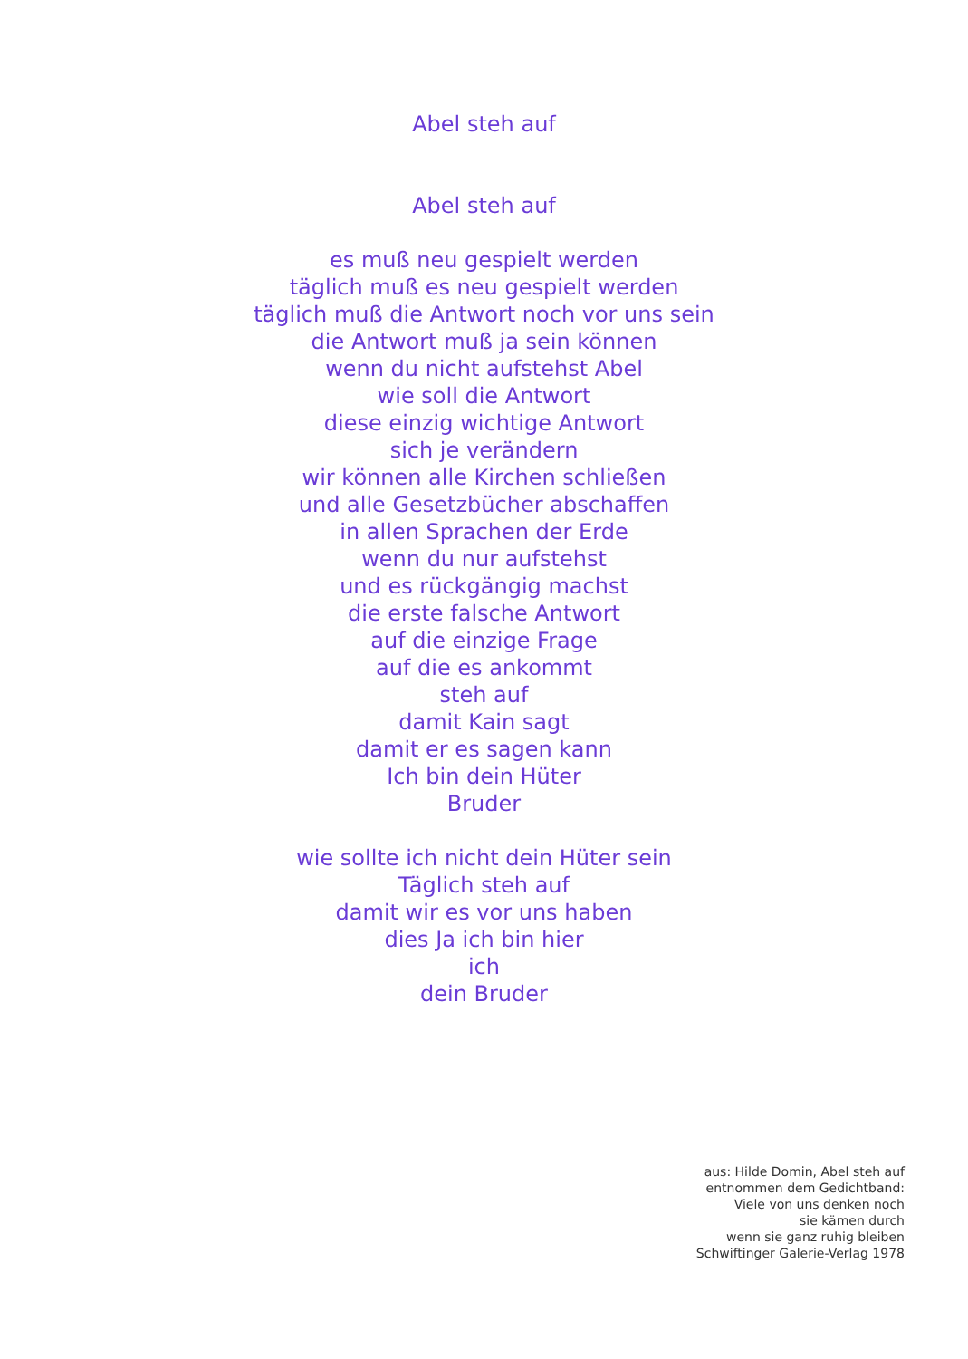Abel steh auf
Abel steh auf
es muß neu gespielt werden
täglich muß es neu gespielt werden
täglich muß die Antwort noch vor uns sein
die Antwort muß ja sein können
wenn du nicht aufstehst Abel
wie soll die Antwort
diese einzig wichtige Antwort
sich je verändern
wir können alle Kirchen schließen
und alle Gesetzbücher abschaffen
in allen Sprachen der Erde
wenn du nur aufstehst
und es rückgängig machst
die erste falsche Antwort
auf die einzige Frage
auf die es ankommt
steh auf
damit Kain sagt
damit er es sagen kann
Ich bin dein Hüter
Bruder
wie sollte ich nicht dein Hüter sein
Täglich steh auf
damit wir es vor uns haben
dies Ja ich bin hier
ich
dein Bruder
aus: Hilde Domin, Abel steh auf
entnommen dem Gedichtband:
Viele von uns denken noch
sie kämen durch
wenn sie ganz ruhig bleiben
Schwiftinger Galerie-Verlag 1978